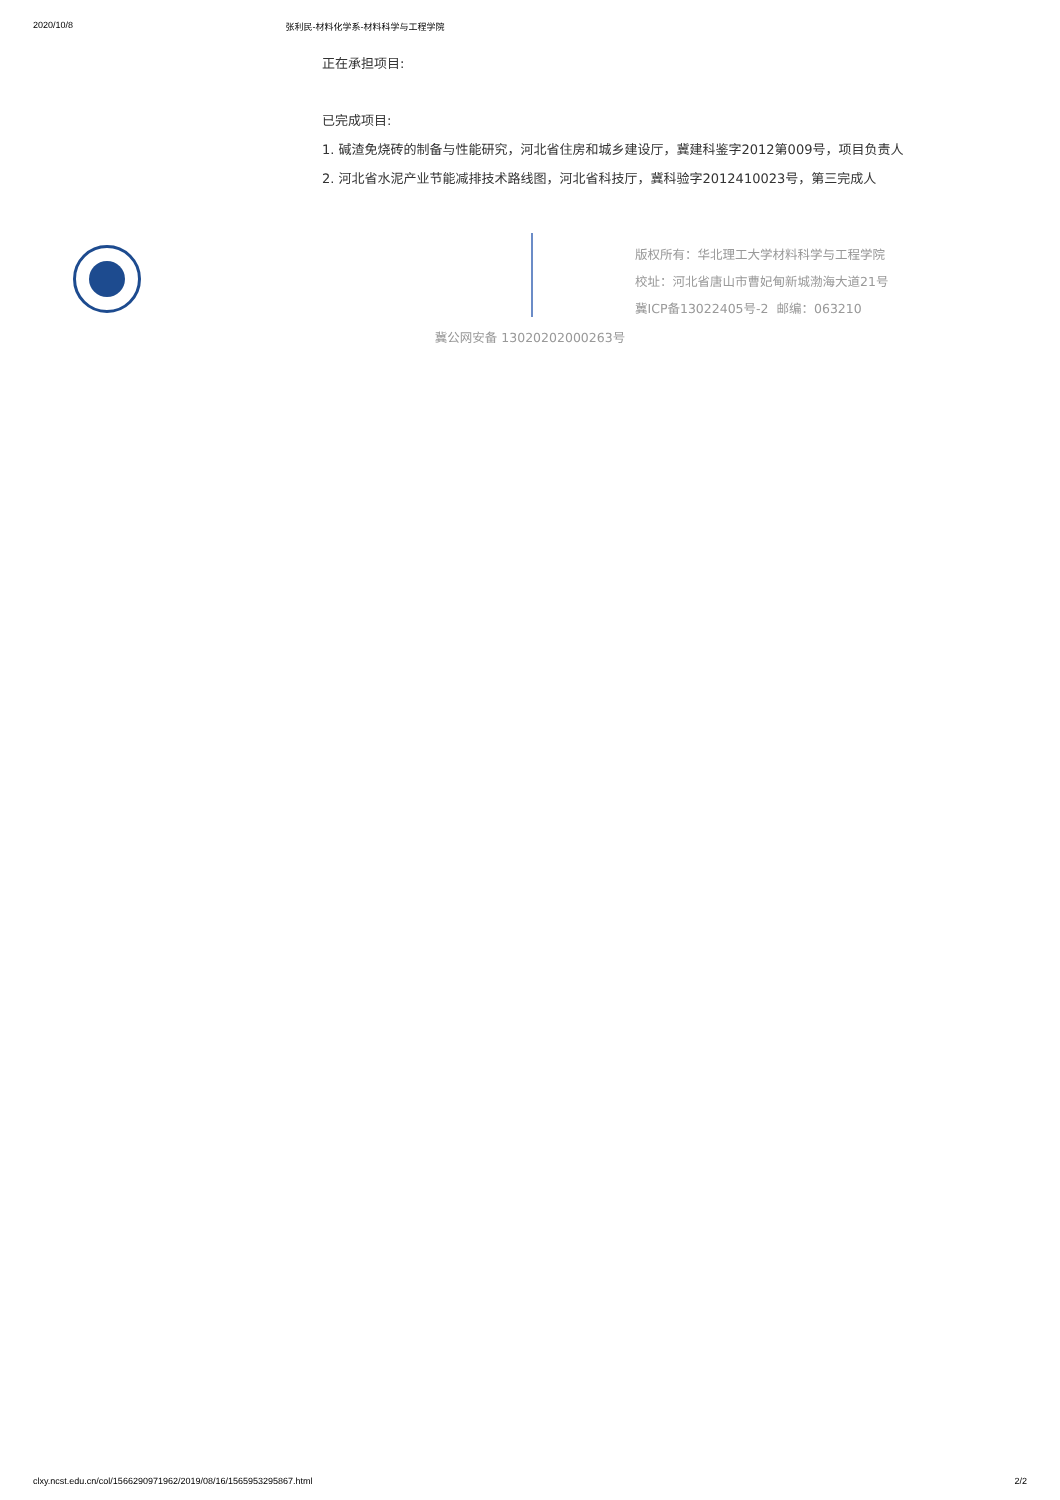2020/10/8 张利民-材料化学系-材料科学与工程学院
正在承担项目:
已完成项目:
1. 碱渣免烧砖的制备与性能研究，河北省住房和城乡建设厅，冀建科鉴字2012第009号，项目负责人
2. 河北省水泥产业节能减排技术路线图，河北省科技厅，冀科验字2012410023号，第三完成人
版权所有：华北理工大学材料科学与工程学院
校址：河北省唐山市曹妃甸新城渤海大道21号
冀ICP备13022405号-2 邮编：063210
冀公网安备 13020202000263号
clxy.ncst.edu.cn/col/1566290971962/2019/08/16/1565953295867.html 2/2